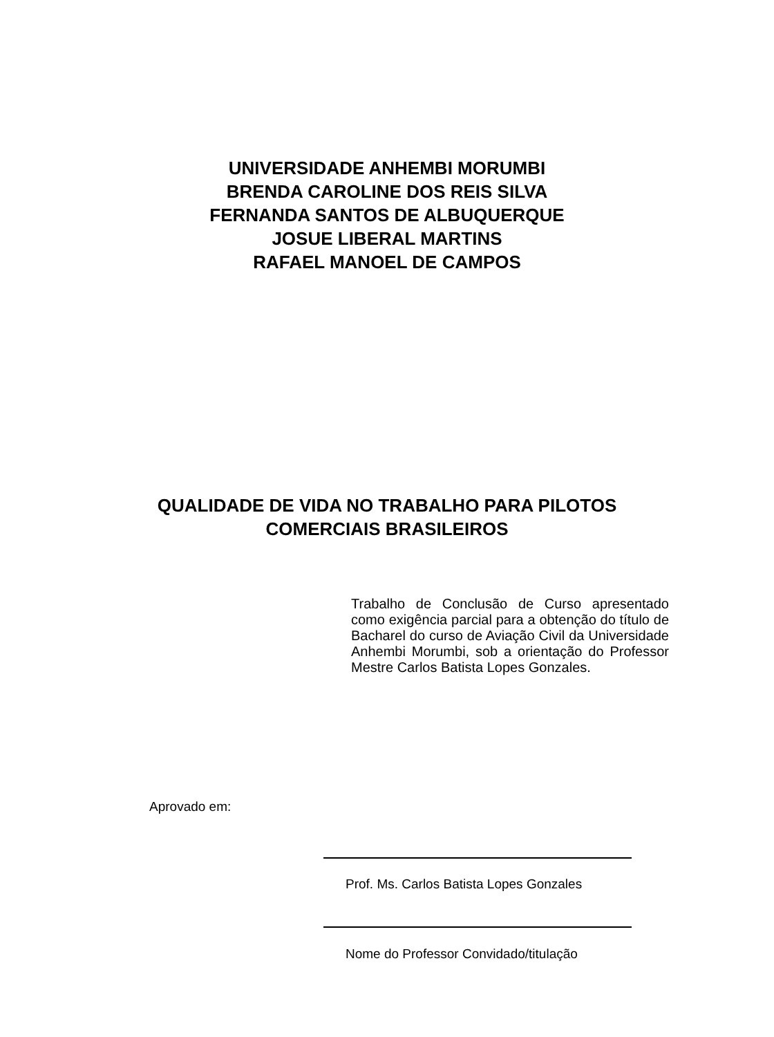UNIVERSIDADE ANHEMBI MORUMBI
BRENDA CAROLINE DOS REIS SILVA
FERNANDA SANTOS DE ALBUQUERQUE
JOSUE LIBERAL MARTINS
RAFAEL MANOEL DE CAMPOS
QUALIDADE DE VIDA NO TRABALHO PARA PILOTOS
COMERCIAIS BRASILEIROS
Trabalho de Conclusão de Curso apresentado como exigência parcial para a obtenção do título de Bacharel do curso de Aviação Civil da Universidade Anhembi Morumbi, sob a orientação do Professor Mestre Carlos Batista Lopes Gonzales.
Aprovado em:
Prof. Ms. Carlos Batista Lopes Gonzales
Nome do Professor Convidado/titulação